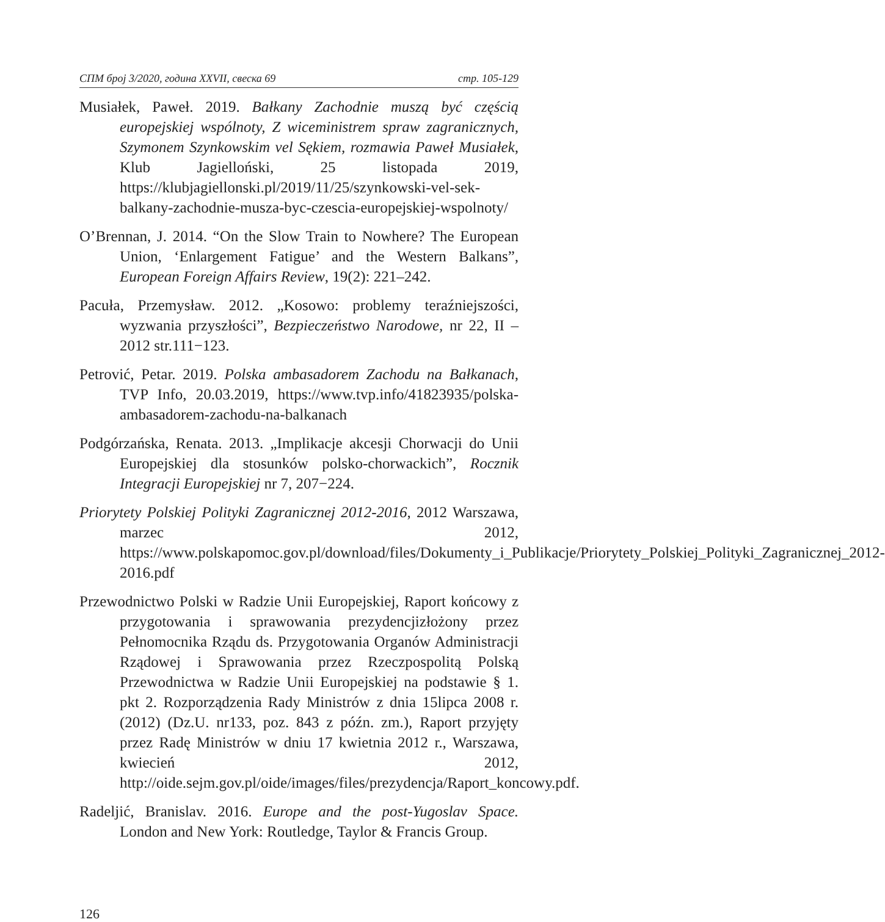СПМ број 3/2020, година XXVII, свеска 69 стр. 105-129
Musiałek, Paweł. 2019. Bałkany Zachodnie muszą być częścią europejskiej wspólnoty, Z wiceministrem spraw zagranicznych, Szymonem Szynkowskim vel Sękiem, rozmawia Paweł Musiałek, Klub Jagielloński, 25 listopada 2019, https://klubjagiellonski.pl/2019/11/25/szynkowski-vel-sek-balkany-zachodnie-musza-byc-czescia-europejskiej-wspolnoty/
O’Brennan, J. 2014. “On the Slow Train to Nowhere? The European Union, ‘Enlargement Fatigue’ and the Western Balkans”, European Foreign Affairs Review, 19(2): 221–242.
Pacuła, Przemysław. 2012. „Kosowo: problemy teraźniejszości, wyzwania przyszłości”, Bezpieczeństwo Narodowe, nr 22, II – 2012 str.111−123.
Petrović, Petar. 2019. Polska ambasadorem Zachodu na Bałkanach, TVP Info, 20.03.2019, https://www.tvp.info/41823935/polska-ambasadorem-zachodu-na-balkanach
Podgórzańska, Renata. 2013. „Implikacje akcesji Chorwacji do Unii Europejskiej dla stosunków polsko-chorwackich”, Rocznik Integracji Europejskiej nr 7, 207−224.
Priorytety Polskiej Polityki Zagranicznej 2012-2016, 2012 Warszawa, marzec 2012, https://www.polskapomoc.gov.pl/download/files/Dokumenty_i_Publikacje/Priorytety_Polskiej_Polityki_Zagranicznej_2012-2016.pdf
Przewodnictwo Polski w Radzie Unii Europejskiej, Raport końcowy z przygotowania i sprawowania prezydencjizłożony przez Pełnomocnika Rządu ds. Przygotowania Organów Administracji Rządowej i Sprawowania przez Rzeczpospolitą Polską Przewodnictwa w Radzie Unii Europejskiej na podstawie § 1. pkt 2. Rozporządzenia Rady Ministrów z dnia 15lipca 2008 r. (2012) (Dz.U. nr133, poz. 843 z późn. zm.), Raport przyjęty przez Radę Ministrów w dniu 17 kwietnia 2012 r., Warszawa, kwiecień 2012, http://oide.sejm.gov.pl/oide/images/files/prezydencja/Raport_koncowy.pdf.
Radeljić, Branislav. 2016. Europe and the post-Yugoslav Space. London and New York: Routledge, Taylor & Francis Group.
126